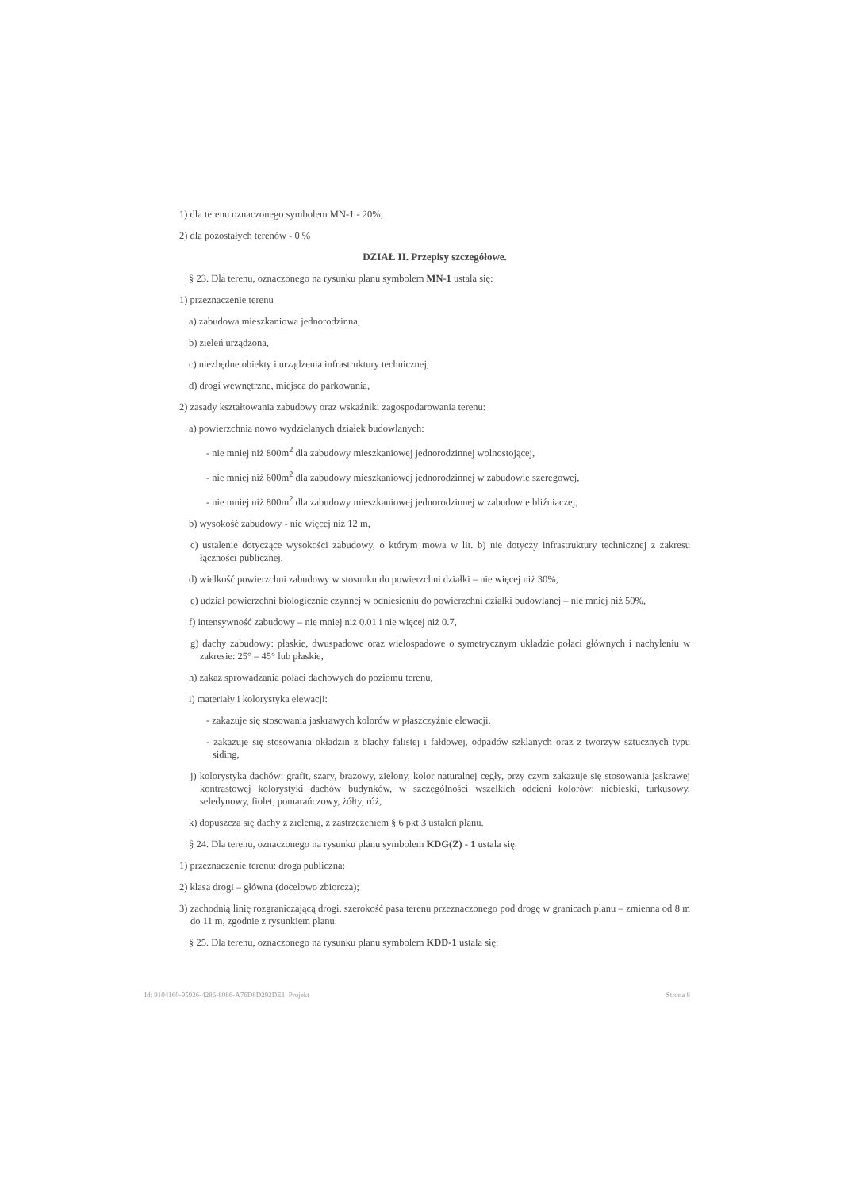1) dla terenu oznaczonego symbolem MN-1 - 20%,
2) dla pozostałych terenów - 0 %
DZIAŁ II. Przepisy szczegółowe.
§ 23. Dla terenu, oznaczonego na rysunku planu symbolem MN-1 ustala się:
1) przeznaczenie terenu
a) zabudowa mieszkaniowa jednorodzinna,
b) zieleń urządzona,
c) niezbędne obiekty i urządzenia infrastruktury technicznej,
d) drogi wewnętrzne, miejsca do parkowania,
2) zasady kształtowania zabudowy oraz wskaźniki zagospodarowania terenu:
a) powierzchnia nowo wydzielanych działek budowlanych:
- nie mniej niż 800m<sup>2</sup> dla zabudowy mieszkaniowej jednorodzinnej wolnostojącej,
- nie mniej niż 600m<sup>2</sup> dla zabudowy mieszkaniowej jednorodzinnej w zabudowie szeregowej,
- nie mniej niż 800m<sup>2</sup> dla zabudowy mieszkaniowej jednorodzinnej w zabudowie bliźniaczej,
b) wysokość zabudowy - nie więcej niż 12 m,
c) ustalenie dotyczące wysokości zabudowy, o którym mowa w lit. b) nie dotyczy infrastruktury technicznej z zakresu łączności publicznej,
d) wielkość powierzchni zabudowy w stosunku do powierzchni działki – nie więcej niż 30%,
e) udział powierzchni biologicznie czynnej w odniesieniu do powierzchni działki budowlanej – nie mniej niż 50%,
f) intensywność zabudowy – nie mniej niż 0.01 i nie więcej niż 0.7,
g) dachy zabudowy: płaskie, dwuspadowe oraz wielospadowe o symetrycznym układzie połaci głównych i nachyleniu w zakresie: 25° – 45° lub płaskie,
h) zakaz sprowadzania połaci dachowych do poziomu terenu,
i) materiały i kolorystyka elewacji:
- zakazuje się stosowania jaskrawych kolorów w płaszczyźnie elewacji,
- zakazuje się stosowania okładzin z blachy falistej i fałdowej, odpadów szklanych oraz z tworzyw sztucznych typu siding,
j) kolorystyka dachów: grafit, szary, brązowy, zielony, kolor naturalnej cegły, przy czym zakazuje się stosowania jaskrawej kontrastowej kolorystyki dachów budynków, w szczególności wszelkich odcieni kolorów: niebieski, turkusowy, seledynowy, fiolet, pomarańczowy, żółty, róż,
k) dopuszcza się dachy z zielenią, z zastrzeżeniem § 6 pkt 3 ustaleń planu.
§ 24. Dla terenu, oznaczonego na rysunku planu symbolem KDG(Z) - 1 ustala się:
1) przeznaczenie terenu: droga publiczna;
2) klasa drogi – główna (docelowo zbiorcza);
3) zachodnią linię rozgraniczającą drogi, szerokość pasa terenu przeznaczonego pod drogę w granicach planu – zmienna od 8 m do 11 m, zgodnie z rysunkiem planu.
§ 25. Dla terenu, oznaczonego na rysunku planu symbolem KDD-1 ustala się:
Id: 9104160-95926-4286-8086-A76D8D292DE1. Projekt Strona 8